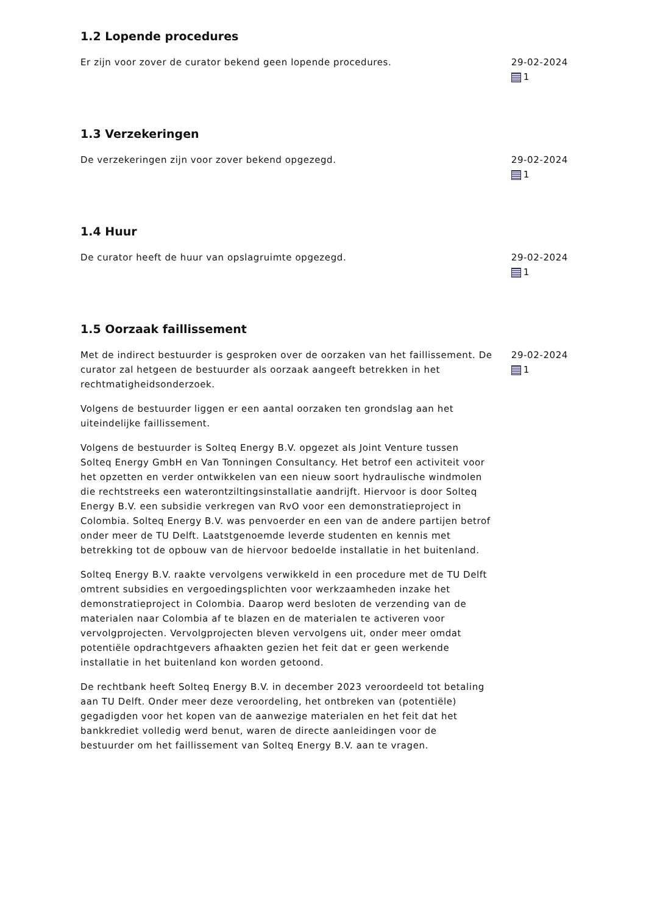1.2 Lopende procedures
Er zijn voor zover de curator bekend geen lopende procedures. 29-02-2024
1
1.3 Verzekeringen
De verzekeringen zijn voor zover bekend opgezegd. 29-02-2024
1
1.4 Huur
De curator heeft de huur van opslagruimte opgezegd. 29-02-2024
1
1.5 Oorzaak faillissement
Met de indirect bestuurder is gesproken over de oorzaken van het faillissement. De curator zal hetgeen de bestuurder als oorzaak aangeeft betrekken in het rechtmatigheidsonderzoek.
Volgens de bestuurder liggen er een aantal oorzaken ten grondslag aan het uiteindelijke faillissement.
Volgens de bestuurder is Solteq Energy B.V. opgezet als Joint Venture tussen Solteq Energy GmbH en Van Tonningen Consultancy. Het betrof een activiteit voor het opzetten en verder ontwikkelen van een nieuw soort hydraulische windmolen die rechtstreeks een waterontziltingsinstallatie aandrijft. Hiervoor is door Solteq Energy B.V. een subsidie verkregen van RvO voor een demonstratieproject in Colombia. Solteq Energy B.V. was penvoerder en een van de andere partijen betrof onder meer de TU Delft. Laatstgenoemde leverde studenten en kennis met betrekking tot de opbouw van de hiervoor bedoelde installatie in het buitenland.
Solteq Energy B.V. raakte vervolgens verwikkeld in een procedure met de TU Delft omtrent subsidies en vergoedingsplichten voor werkzaamheden inzake het demonstratieproject in Colombia. Daarop werd besloten de verzending van de materialen naar Colombia af te blazen en de materialen te activeren voor vervolgprojecten. Vervolgprojecten bleven vervolgens uit, onder meer omdat potentiële opdrachtgevers afhaakten gezien het feit dat er geen werkende installatie in het buitenland kon worden getoond.
De rechtbank heeft Solteq Energy B.V. in december 2023 veroordeeld tot betaling aan TU Delft. Onder meer deze veroordeling, het ontbreken van (potentiële) gegadigden voor het kopen van de aanwezige materialen en het feit dat het bankkrediet volledig werd benut, waren de directe aanleidingen voor de bestuurder om het faillissement van Solteq Energy B.V. aan te vragen.
29-02-2024
1